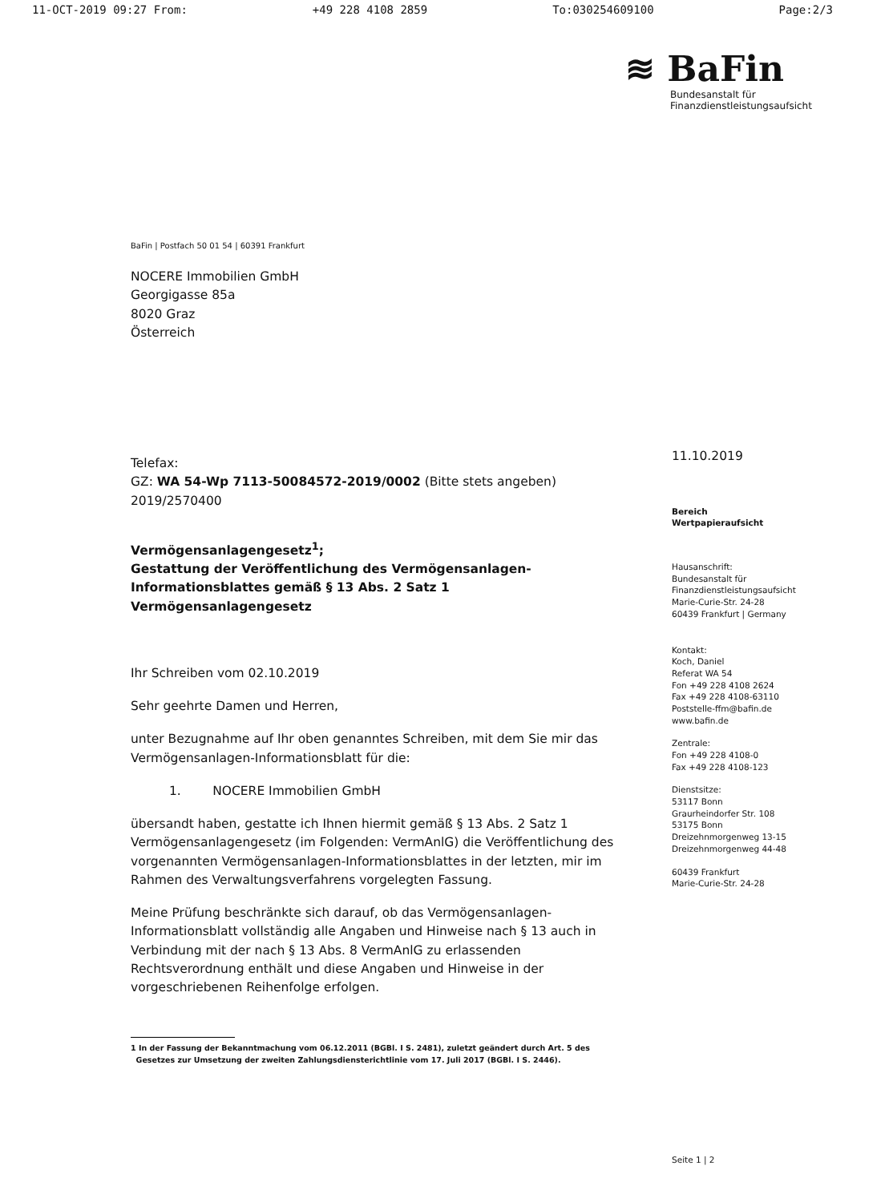11-OCT-2019 09:27 From: +49 228 4108 2859 To:030254609100 Page:2/3
≋ BaFin
Bundesanstalt für
Finanzdienstleistungsaufsicht
BaFin | Postfach 50 01 54 | 60391 Frankfurt
NOCERE Immobilien GmbH
Georgigasse 85a
8020 Graz
Österreich
Telefax:
GZ: WA 54-Wp 7113-50084572-2019/0002 (Bitte stets angeben)
2019/2570400
Vermögensanlagengesetz<sup>1</sup>;
Gestattung der Veröffentlichung des Vermögensanlagen-Informationsblattes gemäß § 13 Abs. 2 Satz 1 Vermögensanlagengesetz
Ihr Schreiben vom 02.10.2019
Sehr geehrte Damen und Herren,
unter Bezugnahme auf Ihr oben genanntes Schreiben, mit dem Sie mir das Vermögensanlagen-Informationsblatt für die:
1. NOCERE Immobilien GmbH
übersandt haben, gestatte ich Ihnen hiermit gemäß § 13 Abs. 2 Satz 1 Vermögensanlagengesetz (im Folgenden: VermAnlG) die Veröffentlichung des vorgenannten Vermögensanlagen-Informationsblattes in der letzten, mir im Rahmen des Verwaltungsverfahrens vorgelegten Fassung.
Meine Prüfung beschränkte sich darauf, ob das Vermögensanlagen-Informationsblatt vollständig alle Angaben und Hinweise nach § 13 auch in Verbindung mit der nach § 13 Abs. 8 VermAnlG zu erlassenden Rechtsverordnung enthält und diese Angaben und Hinweise in der vorgeschriebenen Reihenfolge erfolgen.
1 In der Fassung der Bekanntmachung vom 06.12.2011 (BGBl. I S. 2481), zuletzt geändert durch Art. 5 des
Gesetzes zur Umsetzung der zweiten Zahlungsdiensterichtlinie vom 17. Juli 2017 (BGBl. I S. 2446).
11.10.2019
Bereich
Wertpapieraufsicht
Hausanschrift:
Bundesanstalt für
Finanzdienstleistungsaufsicht
Marie-Curie-Str. 24-28
60439 Frankfurt | Germany
Kontakt:
Koch, Daniel
Referat WA 54
Fon +49 228 4108 2624
Fax +49 228 4108-63110
Poststelle-ffm@bafin.de
www.bafin.de
Zentrale:
Fon +49 228 4108-0
Fax +49 228 4108-123
Dienstsitze:
53117 Bonn
Graurheindorfer Str. 108
53175 Bonn
Dreizehnmorgenweg 13-15
Dreizehnmorgenweg 44-48
60439 Frankfurt
Marie-Curie-Str. 24-28
Seite 1 | 2